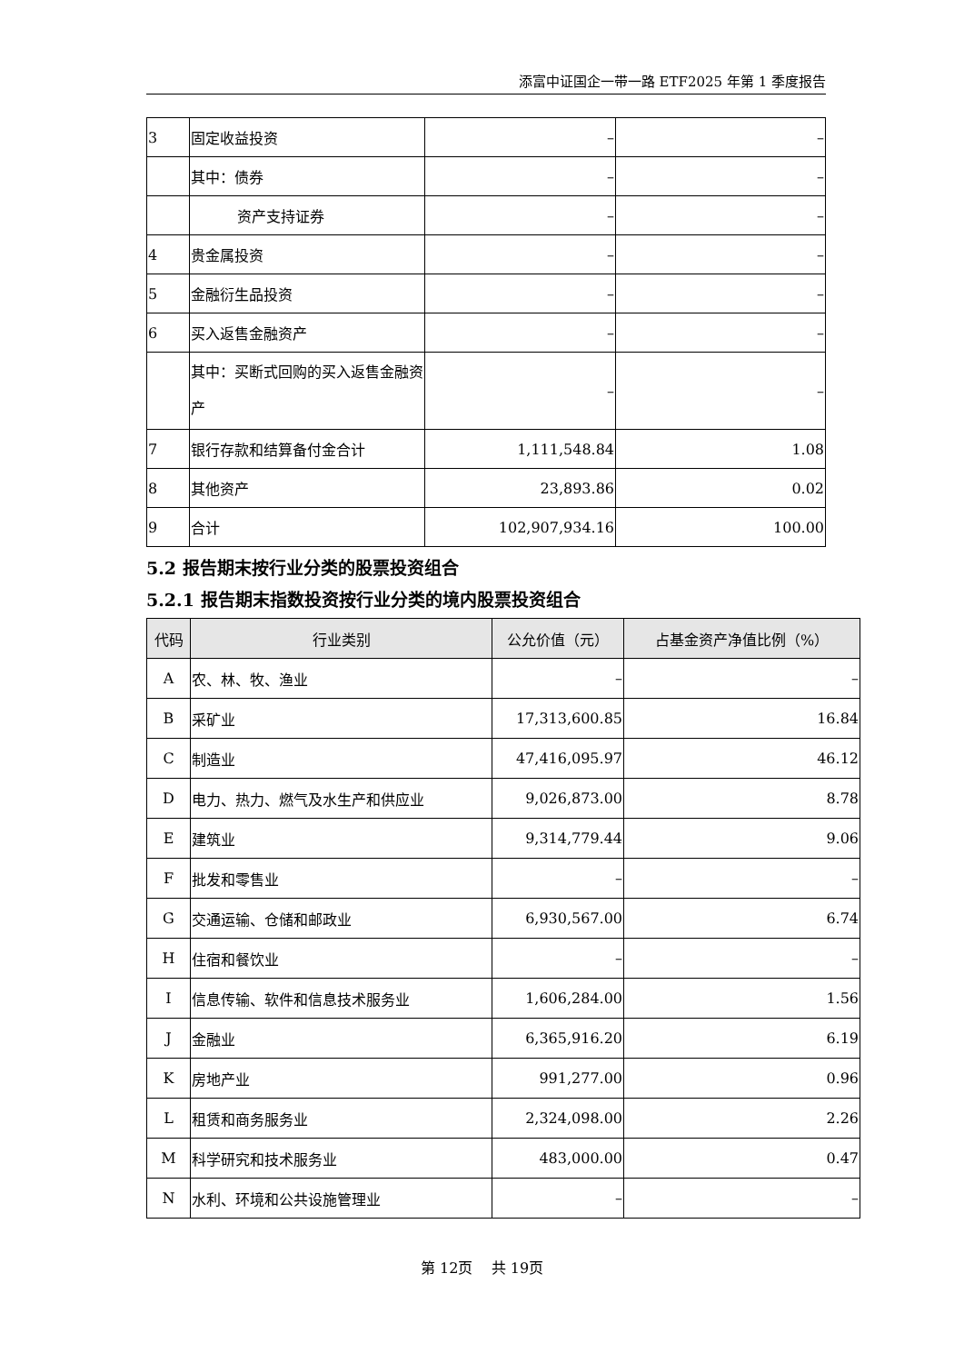添富中证国企一带一路 ETF2025 年第 1 季度报告
| 3 | 固定收益投资 | – | – |
| | 其中：债券 | – | – |
| | 资产支持证券 | – | – |
| 4 | 贵金属投资 | – | – |
| 5 | 金融衍生品投资 | – | – |
| 6 | 买入返售金融资产 | – | – |
| | 其中：买断式回购的买入返售金融资产 | – | – |
| 7 | 银行存款和结算备付金合计 | 1,111,548.84 | 1.08 |
| 8 | 其他资产 | 23,893.86 | 0.02 |
| 9 | 合计 | 102,907,934.16 | 100.00 |
5.2 报告期末按行业分类的股票投资组合
5.2.1 报告期末指数投资按行业分类的境内股票投资组合
| 代码 | 行业类别 | 公允价值（元） | 占基金资产净值比例（%） |
| --- | --- | --- | --- |
| A | 农、林、牧、渔业 | – | – |
| B | 采矿业 | 17,313,600.85 | 16.84 |
| C | 制造业 | 47,416,095.97 | 46.12 |
| D | 电力、热力、燃气及水生产和供应业 | 9,026,873.00 | 8.78 |
| E | 建筑业 | 9,314,779.44 | 9.06 |
| F | 批发和零售业 | – | – |
| G | 交通运输、仓储和邮政业 | 6,930,567.00 | 6.74 |
| H | 住宿和餐饮业 | – | – |
| I | 信息传输、软件和信息技术服务业 | 1,606,284.00 | 1.56 |
| J | 金融业 | 6,365,916.20 | 6.19 |
| K | 房地产业 | 991,277.00 | 0.96 |
| L | 租赁和商务服务业 | 2,324,098.00 | 2.26 |
| M | 科学研究和技术服务业 | 483,000.00 | 0.47 |
| N | 水利、环境和公共设施管理业 | – | – |
第 12页 共 19页